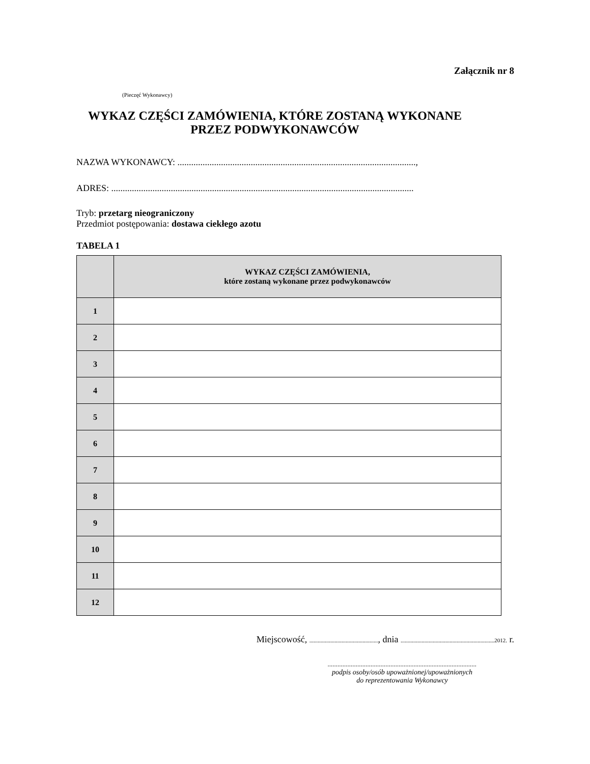Załącznik nr 8
(Pieczęć Wykonawcy)
WYKAZ CZĘŚCI ZAMÓWIENIA, KTÓRE ZOSTANĄ WYKONANE
PRZEZ PODWYKONAWCÓW
NAZWA WYKONAWCY: ........................................................................................................,
ADRES: ....................................................................................................................................
Tryb: przetarg nieograniczony
Przedmiot postępowania: dostawa ciekłego azotu
TABELA 1
| | WYKAZ CZĘŚCI ZAMÓWIENIA, które zostaną wykonane przez podwykonawców |
| --- | --- |
| 1 | |
| 2 | |
| 3 | |
| 4 | |
| 5 | |
| 6 | |
| 7 | |
| 8 | |
| 9 | |
| 10 | |
| 11 | |
| 12 | |
Miejscowość, ................................................., dnia ...................................................................2012. r.
..........................................................................................
podpis osoby/osób upoważnionej/upoważnionych
do reprezentowania Wykonawcy